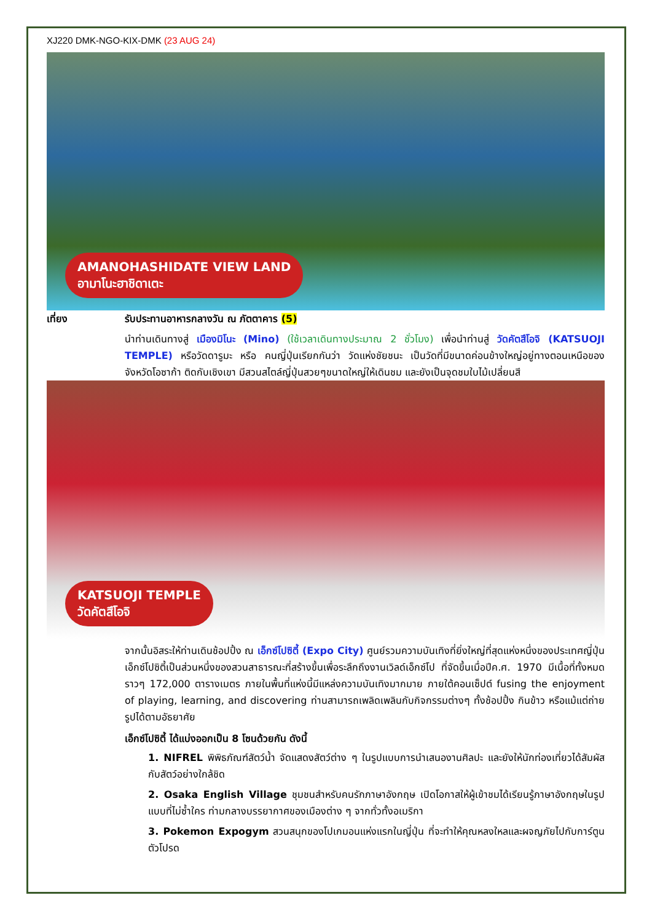XJ220 DMK-NGO-KIX-DMK (23 AUG 24)
AMANOHASHIDATE VIEW LAND
อามาโนะฮาชิดาเตะ
เที่ยง รับประทานอาหารกลางวัน ณ ภัตตาคาร (5)
นำท่านเดินทางสู่ เมืองมิโนะ (Mino) (ใช้เวลาเดินทางประมาณ 2 ชั่วโมง) เพื่อนำท่านสู่ วัดคัตสึโอจิ (KATSUOJI TEMPLE) หรือวัดดารูมะ หรือ คนญี่ปุ่นเรียกกันว่า วัดแห่งชัยชนะ เป็นวัดที่มีขนาดค่อนข้างใหญ่อยู่ทางตอนเหนือของจังหวัดโอซาก้า ติดกับเชิงเขา มีสวนสไตล์ญี่ปุ่นสวยๆขนาดใหญ่ให้เดินชม และยังเป็นจุดชมใบไม้เปลี่ยนสี
KATSUOJI TEMPLE
วัดคัตสึโอจิ
จากนั้นอิสระให้ท่านเดินช้อปปิ้ง ณ เอ็กซ์โปซิตี้ (Expo City) ศูนย์รวมความบันเทิงที่ยิ่งใหญ่ที่สุดแห่งหนึ่งของประเทศญี่ปุ่น เอ็กซ์โปซิตี้เป็นส่วนหนึ่งของสวนสาธารณะที่สร้างขึ้นเพื่อระลึกถึงงานเวิลด์เอ็กซ์โป ที่จัดขึ้นเมื่อปีค.ศ. 1970 มีเนื้อที่ทั้งหมดราวๆ 172,000 ตารางเมตร ภายในพื้นที่แห่งนี้มีแหล่งความบันเทิงมากมาย ภายใต้คอนเซ็ปต์ fusing the enjoyment of playing, learning, and discovering ท่านสามารถเพลิดเพลินกับกิจกรรมต่างๆ ทั้งช้อปปิ้ง กินข้าว หรือแม้แต่ถ่ายรูปได้ตามอัธยาศัย
เอ็กซ์โปซิตี้ ได้แบ่งออกเป็น 8 โซนด้วยกัน ดังนี้
1. NIFREL พิพิธภัณฑ์สัตว์น้ำ จัดแสดงสัตว์ต่าง ๆ ในรูปแบบการนำเสนองานศิลปะ และยังให้นักท่องเที่ยวได้สัมผัสกับสัตว์อย่างใกล้ชิด
2. Osaka English Village ชุมชนสำหรับคนรักภาษาอังกฤษ เปิดโอกาสให้ผู้เข้าชมได้เรียนรู้ภาษาอังกฤษในรูปแบบที่ไม่ซ้ำใคร ท่ามกลางบรรยากาศของเมืองต่าง ๆ จากทั่วทั้งอเมริกา
3. Pokemon Expogym สวนสนุกของโปเกมอนแห่งแรกในญี่ปุ่น ที่จะทำให้คุณหลงใหลและผจญภัยไปกับการ์ตูนตัวโปรด